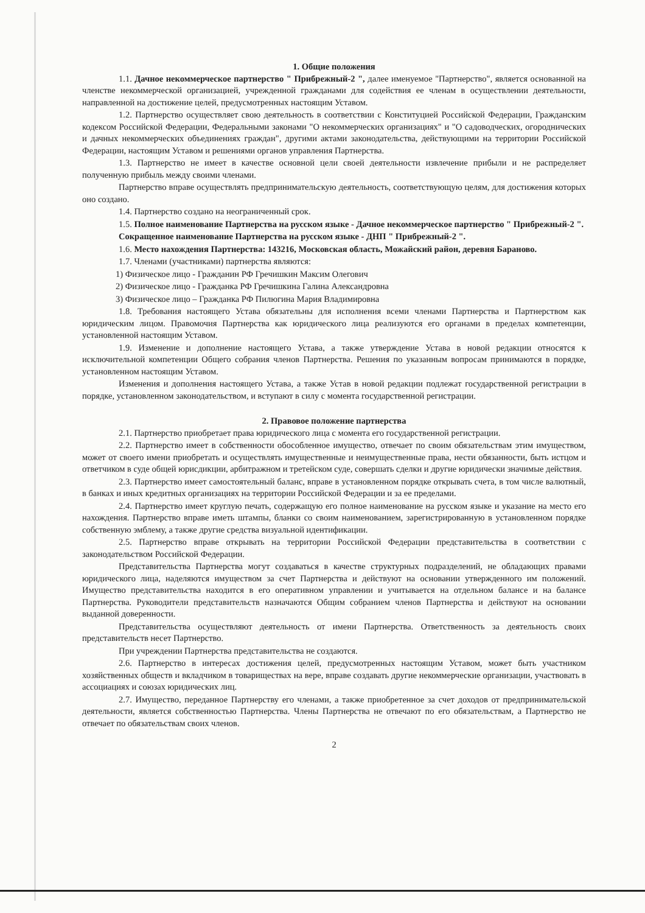1. Общие положения
1.1. Дачное некоммерческое партнерство " Прибрежный-2 ", далее именуемое "Партнерство", является основанной на членстве некоммерческой организацией, учрежденной гражданами для содействия ее членам в осуществлении деятельности, направленной на достижение целей, предусмотренных настоящим Уставом.
1.2. Партнерство осуществляет свою деятельность в соответствии с Конституцией Российской Федерации, Гражданским кодексом Российской Федерации, Федеральными законами "О некоммерческих организациях" и "О садоводческих, огороднических и дачных некоммерческих объединениях граждан", другими актами законодательства, действующими на территории Российской Федерации, настоящим Уставом и решениями органов управления Партнерства.
1.3. Партнерство не имеет в качестве основной цели своей деятельности извлечение прибыли и не распределяет полученную прибыль между своими членами.
Партнерство вправе осуществлять предпринимательскую деятельность, соответствующую целям, для достижения которых оно создано.
1.4. Партнерство создано на неограниченный срок.
1.5. Полное наименование Партнерства на русском языке - Дачное некоммерческое партнерство " Прибрежный-2 ".
Сокращенное наименование Партнерства на русском языке - ДНП " Прибрежный-2 ".
1.6. Место нахождения Партнерства: 143216, Московская область, Можайский район, деревня Бараново.
1.7. Членами (участниками) партнерства являются:
1) Физическое лицо - Гражданин РФ Гречишкин Максим Олегович
2) Физическое лицо - Гражданка РФ Гречишкина Галина Александровна
3) Физическое лицо – Гражданка РФ Пилюгина Мария Владимировна
1.8. Требования настоящего Устава обязательны для исполнения всеми членами Партнерства и Партнерством как юридическим лицом. Правомочия Партнерства как юридического лица реализуются его органами в пределах компетенции, установленной настоящим Уставом.
1.9. Изменение и дополнение настоящего Устава, а также утверждение Устава в новой редакции относятся к исключительной компетенции Общего собрания членов Партнерства. Решения по указанным вопросам принимаются в порядке, установленном настоящим Уставом.
Изменения и дополнения настоящего Устава, а также Устав в новой редакции подлежат государственной регистрации в порядке, установленном законодательством, и вступают в силу с момента государственной регистрации.
2. Правовое положение партнерства
2.1. Партнерство приобретает права юридического лица с момента его государственной регистрации.
2.2. Партнерство имеет в собственности обособленное имущество, отвечает по своим обязательствам этим имуществом, может от своего имени приобретать и осуществлять имущественные и неимущественные права, нести обязанности, быть истцом и ответчиком в суде общей юрисдикции, арбитражном и третейском суде, совершать сделки и другие юридически значимые действия.
2.3. Партнерство имеет самостоятельный баланс, вправе в установленном порядке открывать счета, в том числе валютный, в банках и иных кредитных организациях на территории Российской Федерации и за ее пределами.
2.4. Партнерство имеет круглую печать, содержащую его полное наименование на русском языке и указание на место его нахождения. Партнерство вправе иметь штампы, бланки со своим наименованием, зарегистрированную в установленном порядке собственную эмблему, а также другие средства визуальной идентификации.
2.5. Партнерство вправе открывать на территории Российской Федерации представительства в соответствии с законодательством Российской Федерации.
Представительства Партнерства могут создаваться в качестве структурных подразделений, не обладающих правами юридического лица, наделяются имуществом за счет Партнерства и действуют на основании утвержденного им положений. Имущество представительства находится в его оперативном управлении и учитывается на отдельном балансе и на балансе Партнерства. Руководители представительств назначаются Общим собранием членов Партнерства и действуют на основании выданной доверенности.
Представительства осуществляют деятельность от имени Партнерства. Ответственность за деятельность своих представительств несет Партнерство.
При учреждении Партнерства представительства не создаются.
2.6. Партнерство в интересах достижения целей, предусмотренных настоящим Уставом, может быть участником хозяйственных обществ и вкладчиком в товариществах на вере, вправе создавать другие некоммерческие организации, участвовать в ассоциациях и союзах юридических лиц.
2.7. Имущество, переданное Партнерству его членами, а также приобретенное за счет доходов от предпринимательской деятельности, является собственностью Партнерства. Члены Партнерства не отвечают по его обязательствам, а Партнерство не отвечает по обязательствам своих членов.
2